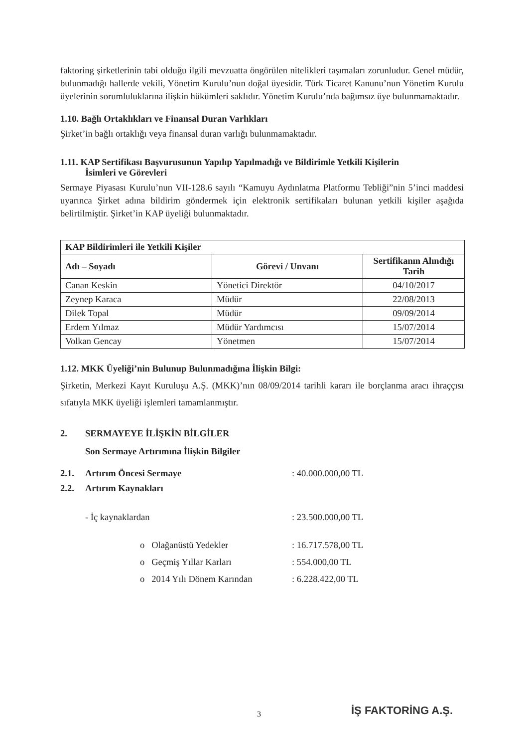faktoring şirketlerinin tabi olduğu ilgili mevzuatta öngörülen nitelikleri taşımaları zorunludur. Genel müdür, bulunmadığı hallerde vekili, Yönetim Kurulu’nun doğal üyesidir. Türk Ticaret Kanunu’nun Yönetim Kurulu üyelerinin sorumluluklarına ilişkin hükümleri saklıdır. Yönetim Kurulu’nda bağımsız üye bulunmamaktadır.
1.10. Bağlı Ortaklıkları ve Finansal Duran Varlıkları
Şirket’in bağlı ortaklığı veya finansal duran varlığı bulunmamaktadır.
1.11. KAP Sertifikası Başvurusunun Yapılıp Yapılmadığı ve Bildirimle Yetkili Kişilerin
İsimleri ve Görevleri
Sermaye Piyasası Kurulu’nun VII-128.6 sayılı “Kamuyu Aydınlatma Platformu Tebliği”nin 5’inci maddesi uyarınca Şirket adına bildirim göndermek için elektronik sertifikaları bulunan yetkili kişiler aşağıda belirtilmiştir. Şirket’in KAP üyeliği bulunmaktadır.
| KAP Bildirimleri ile Yetkili Kişiler | | |
| --- | --- | --- |
| Adı – Soyadı | Görevi / Unvanı | Sertifikanın Alındığı Tarih |
| Canan Keskin | Yönetici Direktör | 04/10/2017 |
| Zeynep Karaca | Müdür | 22/08/2013 |
| Dilek Topal | Müdür | 09/09/2014 |
| Erdem Yılmaz | Müdür Yardımcısı | 15/07/2014 |
| Volkan Gencay | Yönetmen | 15/07/2014 |
1.12. MKK Üyeliği’nin Bulunup Bulunmadığına İlişkin Bilgi:
Şirketin, Merkezi Kayıt Kuruluşu A.Ş. (MKK)’nın 08/09/2014 tarihli kararı ile borçlanma aracı ihraççısı sıfatıyla MKK üyeliği işlemleri tamamlanmıştır.
2. SERMAYEYE İLİŞKİN BİLGİLER
Son Sermaye Artırımına İlişkin Bilgiler
2.1. Artırım Öncesi Sermaye: 40.000.000,00 TL
2.2. Artırım Kaynakları
- İç kaynaklardan: 23.500.000,00 TL
o Olağanüstü Yedekler: 16.717.578,00 TL
o Geçmiş Yıllar Karları: 554.000,00 TL
o 2014 Yılı Dönem Karından: 6.228.422,00 TL
3 İŞ FAKTORİNG A.Ş.